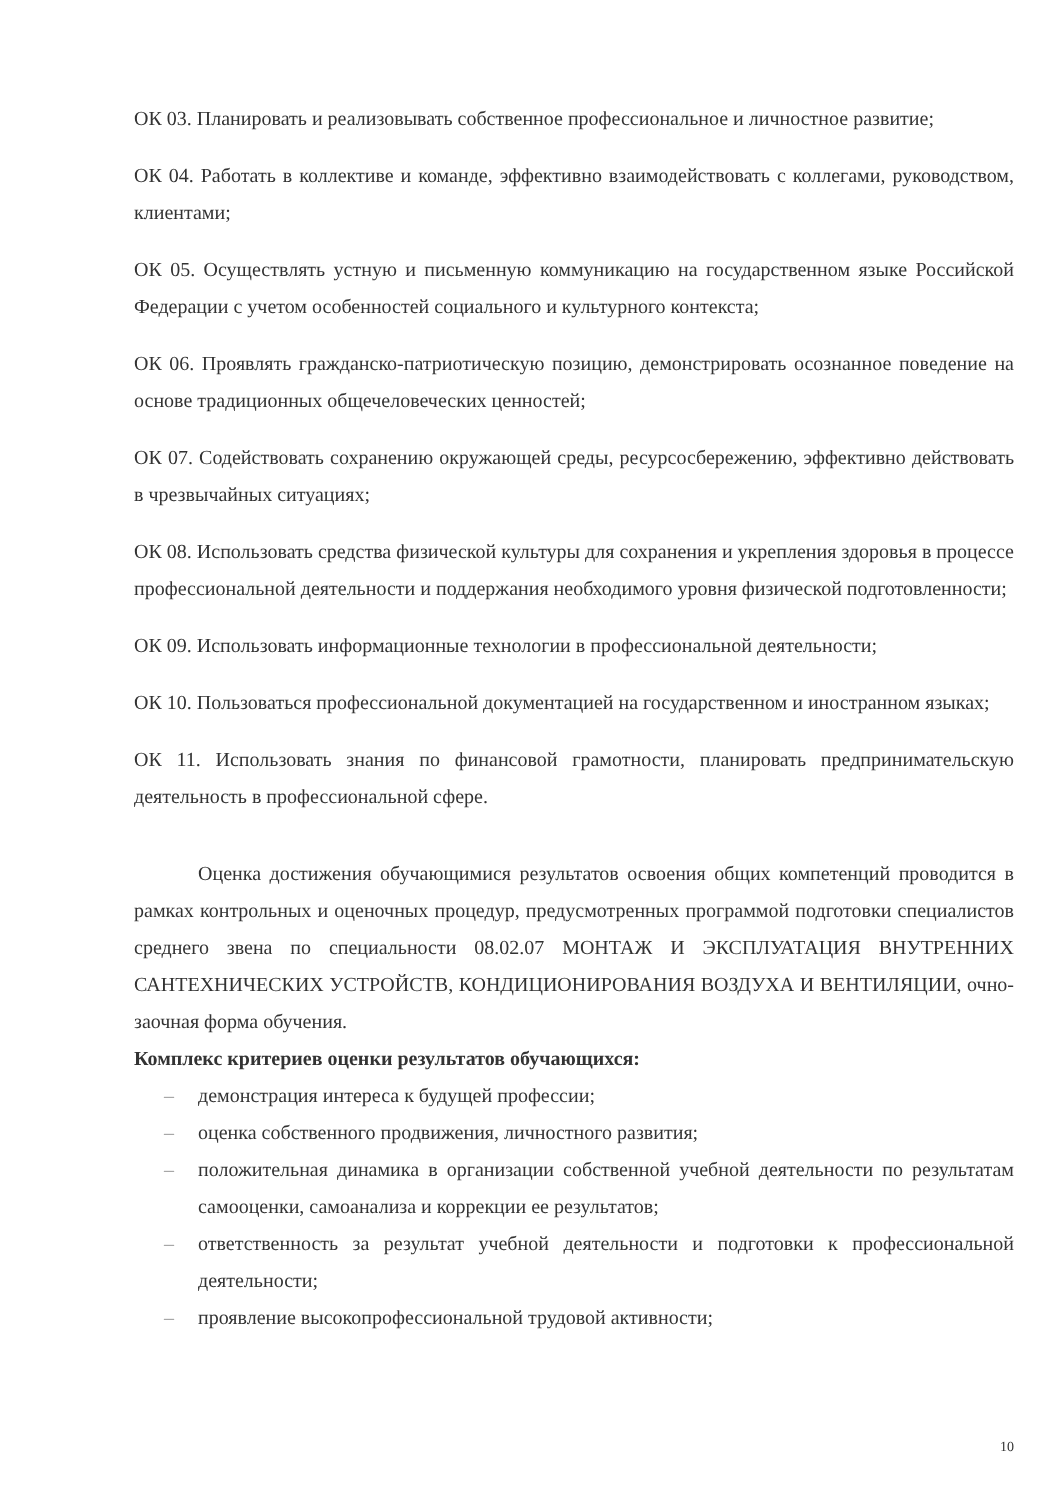ОК 03. Планировать и реализовывать собственное профессиональное и личностное развитие;
ОК 04. Работать в коллективе и команде, эффективно взаимодействовать с коллегами, руководством, клиентами;
ОК 05. Осуществлять устную и письменную коммуникацию на государственном языке Российской Федерации с учетом особенностей социального и культурного контекста;
ОК 06. Проявлять гражданско-патриотическую позицию, демонстрировать осознанное поведение на основе традиционных общечеловеческих ценностей;
ОК 07. Содействовать сохранению окружающей среды, ресурсосбережению, эффективно действовать в чрезвычайных ситуациях;
ОК 08. Использовать средства физической культуры для сохранения и укрепления здоровья в процессе профессиональной деятельности и поддержания необходимого уровня физической подготовленности;
ОК 09. Использовать информационные технологии в профессиональной деятельности;
ОК 10. Пользоваться профессиональной документацией на государственном и иностранном языках;
ОК 11. Использовать знания по финансовой грамотности, планировать предпринимательскую деятельность в профессиональной сфере.
Оценка достижения обучающимися результатов освоения общих компетенций проводится в рамках контрольных и оценочных процедур, предусмотренных программой подготовки специалистов среднего звена по специальности 08.02.07 МОНТАЖ И ЭКСПЛУАТАЦИЯ ВНУТРЕННИХ САНТЕХНИЧЕСКИХ УСТРОЙСТВ, КОНДИЦИОНИРОВАНИЯ ВОЗДУХА И ВЕНТИЛЯЦИИ, очно-заочная форма обучения.
Комплекс критериев оценки результатов обучающихся:
– демонстрация интереса к будущей профессии;
– оценка собственного продвижения, личностного развития;
– положительная динамика в организации собственной учебной деятельности по результатам самооценки, самоанализа и коррекции ее результатов;
– ответственность за результат учебной деятельности и подготовки к профессиональной деятельности;
– проявление высокопрофессиональной трудовой активности;
10